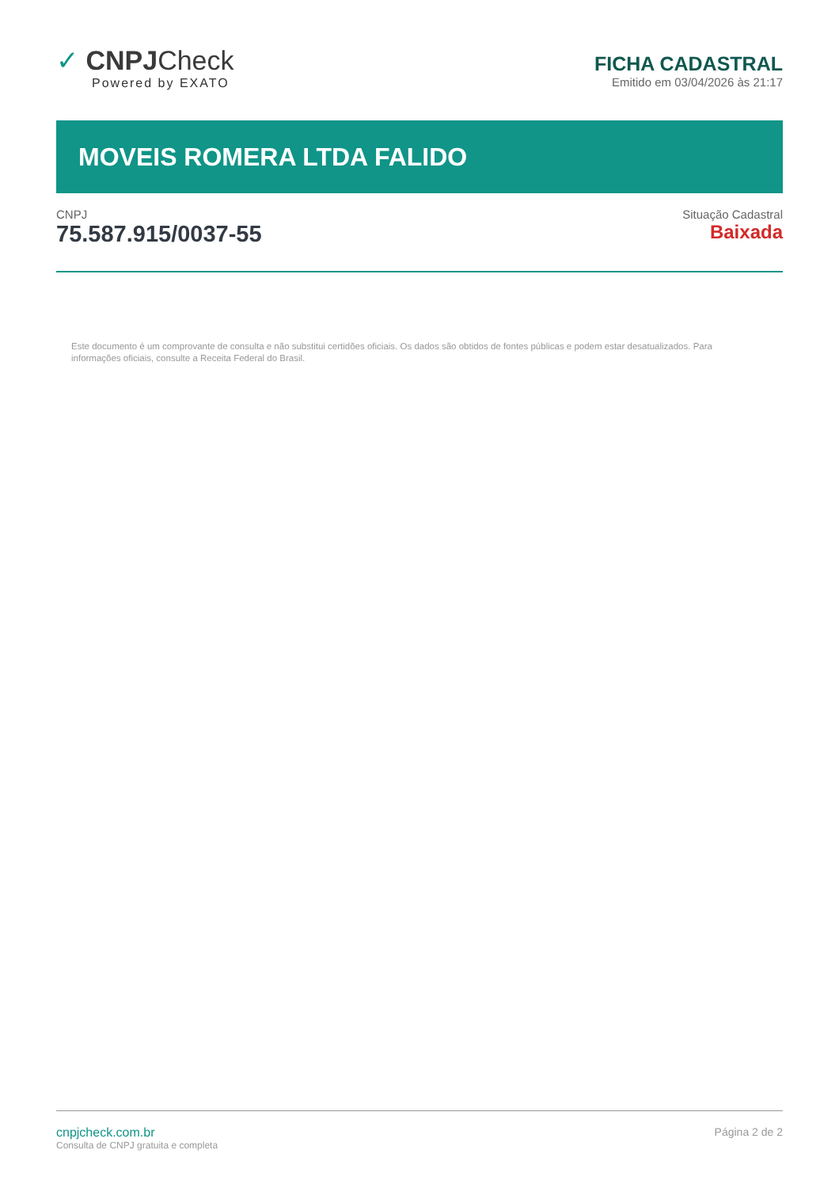✓ CNPJCheck
Powered by EXATO
FICHA CADASTRAL
Emitido em 03/04/2026 às 21:17
MOVEIS ROMERA LTDA FALIDO
CNPJ
75.587.915/0037-55
Situação Cadastral
Baixada
Este documento é um comprovante de consulta e não substitui certidões oficiais. Os dados são obtidos de fontes públicas e podem estar desatualizados. Para informações oficiais, consulte a Receita Federal do Brasil.
cnpjcheck.com.br
Consulta de CNPJ gratuita e completa
Página 2 de 2